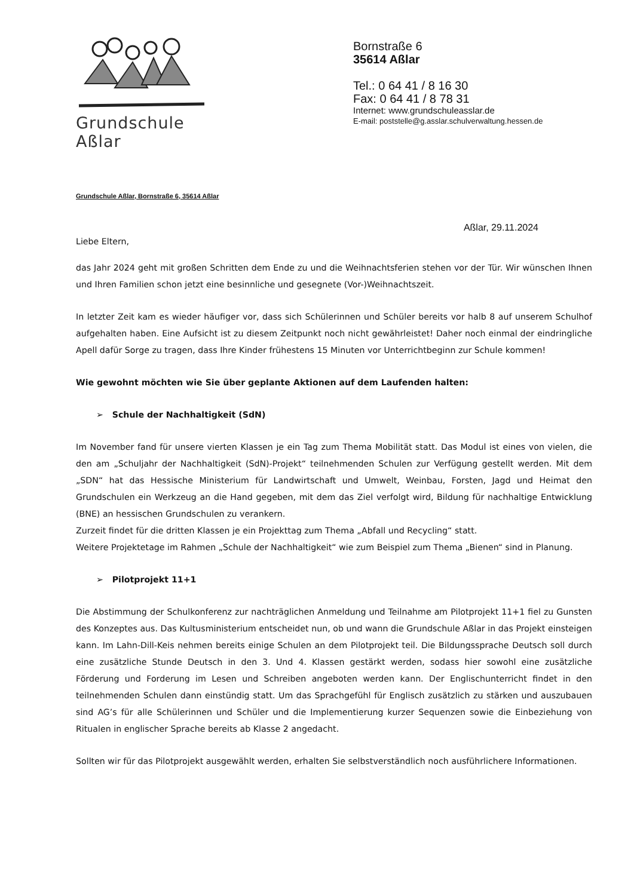Grundschule Aßlar
Bornstraße 6
35614 Aßlar
Tel.: 0 64 41 / 8 16 30
Fax: 0 64 41 / 8 78 31
Internet: www.grundschuleasslar.de
E-mail: poststelle@g.asslar.schulverwaltung.hessen.de
Grundschule Aßlar, Bornstraße 6, 35614 Aßlar
Aßlar, 29.11.2024
Liebe Eltern,
das Jahr 2024 geht mit großen Schritten dem Ende zu und die Weihnachtsferien stehen vor der Tür. Wir wünschen Ihnen und Ihren Familien schon jetzt eine besinnliche und gesegnete (Vor-)Weihnachtszeit.
In letzter Zeit kam es wieder häufiger vor, dass sich Schülerinnen und Schüler bereits vor halb 8 auf unserem Schulhof aufgehalten haben. Eine Aufsicht ist zu diesem Zeitpunkt noch nicht gewährleistet! Daher noch einmal der eindringliche Apell dafür Sorge zu tragen, dass Ihre Kinder frühestens 15 Minuten vor Unterrichtbeginn zur Schule kommen!
Wie gewohnt möchten wie Sie über geplante Aktionen auf dem Laufenden halten:
➢ Schule der Nachhaltigkeit (SdN)
Im November fand für unsere vierten Klassen je ein Tag zum Thema Mobilität statt. Das Modul ist eines von vielen, die den am „Schuljahr der Nachhaltigkeit (SdN)-Projekt“ teilnehmenden Schulen zur Verfügung gestellt werden. Mit dem „SDN“ hat das Hessische Ministerium für Landwirtschaft und Umwelt, Weinbau, Forsten, Jagd und Heimat den Grundschulen ein Werkzeug an die Hand gegeben, mit dem das Ziel verfolgt wird, Bildung für nachhaltige Entwicklung (BNE) an hessischen Grundschulen zu verankern.
Zurzeit findet für die dritten Klassen je ein Projekttag zum Thema „Abfall und Recycling“ statt.
Weitere Projektetage im Rahmen „Schule der Nachhaltigkeit“ wie zum Beispiel zum Thema „Bienen“ sind in Planung.
➢ Pilotprojekt 11+1
Die Abstimmung der Schulkonferenz zur nachträglichen Anmeldung und Teilnahme am Pilotprojekt 11+1 fiel zu Gunsten des Konzeptes aus. Das Kultusministerium entscheidet nun, ob und wann die Grundschule Aßlar in das Projekt einsteigen kann. Im Lahn-Dill-Keis nehmen bereits einige Schulen an dem Pilotprojekt teil. Die Bildungssprache Deutsch soll durch eine zusätzliche Stunde Deutsch in den 3. Und 4. Klassen gestärkt werden, sodass hier sowohl eine zusätzliche Förderung und Forderung im Lesen und Schreiben angeboten werden kann. Der Englischunterricht findet in den teilnehmenden Schulen dann einstündig statt. Um das Sprachgefühl für Englisch zusätzlich zu stärken und auszubauen sind AG’s für alle Schülerinnen und Schüler und die Implementierung kurzer Sequenzen sowie die Einbeziehung von Ritualen in englischer Sprache bereits ab Klasse 2 angedacht.
Sollten wir für das Pilotprojekt ausgewählt werden, erhalten Sie selbstverständlich noch ausführlichere Informationen.